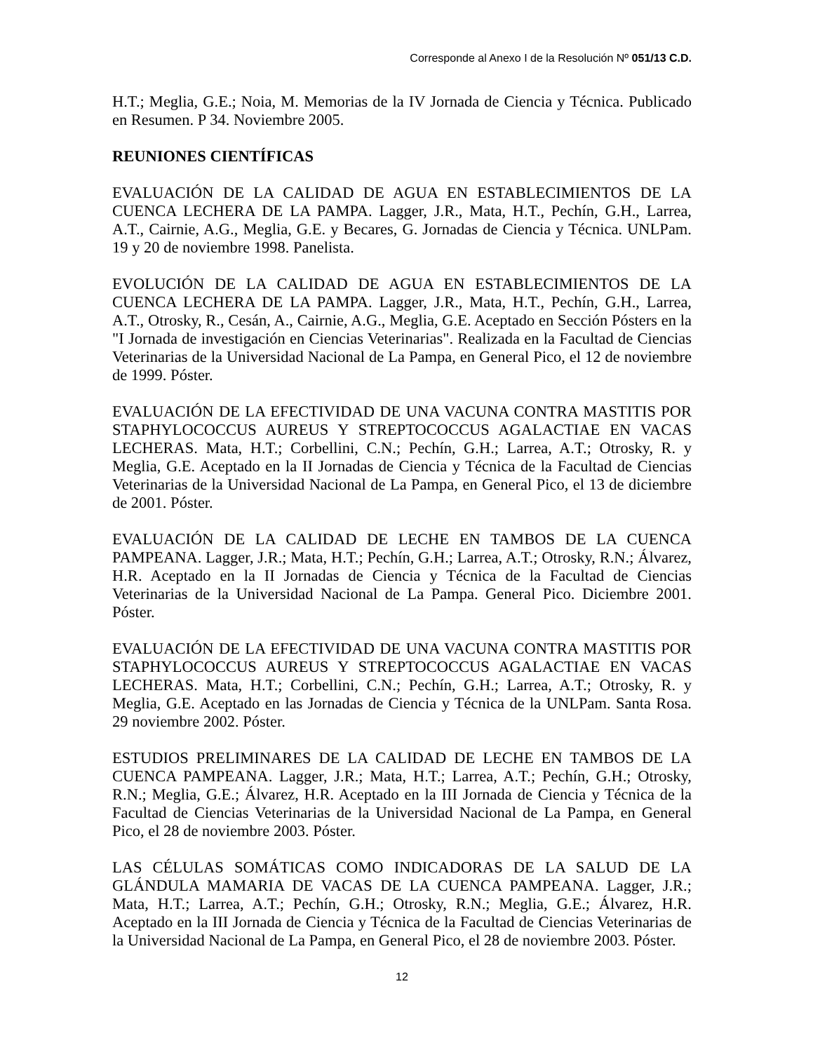Corresponde al Anexo I de la Resolución Nº 051/13 C.D.
H.T.; Meglia, G.E.; Noia, M. Memorias de la IV Jornada de Ciencia y Técnica. Publicado en Resumen. P 34. Noviembre 2005.
REUNIONES CIENTÍFICAS
EVALUACIÓN DE LA CALIDAD DE AGUA EN ESTABLECIMIENTOS DE LA CUENCA LECHERA DE LA PAMPA. Lagger, J.R., Mata, H.T., Pechín, G.H., Larrea, A.T., Cairnie, A.G., Meglia, G.E. y Becares, G. Jornadas de Ciencia y Técnica. UNLPam. 19 y 20 de noviembre 1998. Panelista.
EVOLUCIÓN DE LA CALIDAD DE AGUA EN ESTABLECIMIENTOS DE LA CUENCA LECHERA DE LA PAMPA. Lagger, J.R., Mata, H.T., Pechín, G.H., Larrea, A.T., Otrosky, R., Cesán, A., Cairnie, A.G., Meglia, G.E. Aceptado en Sección Pósters en la "I Jornada de investigación en Ciencias Veterinarias". Realizada en la Facultad de Ciencias Veterinarias de la Universidad Nacional de La Pampa, en General Pico, el 12 de noviembre de 1999. Póster.
EVALUACIÓN DE LA EFECTIVIDAD DE UNA VACUNA CONTRA MASTITIS POR STAPHYLOCOCCUS AUREUS Y STREPTOCOCCUS AGALACTIAE EN VACAS LECHERAS. Mata, H.T.; Corbellini, C.N.; Pechín, G.H.; Larrea, A.T.; Otrosky, R. y Meglia, G.E. Aceptado en la II Jornadas de Ciencia y Técnica de la Facultad de Ciencias Veterinarias de la Universidad Nacional de La Pampa, en General Pico, el 13 de diciembre de 2001. Póster.
EVALUACIÓN DE LA CALIDAD DE LECHE EN TAMBOS DE LA CUENCA PAMPEANA. Lagger, J.R.; Mata, H.T.; Pechín, G.H.; Larrea, A.T.; Otrosky, R.N.; Álvarez, H.R. Aceptado en la II Jornadas de Ciencia y Técnica de la Facultad de Ciencias Veterinarias de la Universidad Nacional de La Pampa. General Pico. Diciembre 2001. Póster.
EVALUACIÓN DE LA EFECTIVIDAD DE UNA VACUNA CONTRA MASTITIS POR STAPHYLOCOCCUS AUREUS Y STREPTOCOCCUS AGALACTIAE EN VACAS LECHERAS. Mata, H.T.; Corbellini, C.N.; Pechín, G.H.; Larrea, A.T.; Otrosky, R. y Meglia, G.E. Aceptado en las Jornadas de Ciencia y Técnica de la UNLPam. Santa Rosa. 29 noviembre 2002. Póster.
ESTUDIOS PRELIMINARES DE LA CALIDAD DE LECHE EN TAMBOS DE LA CUENCA PAMPEANA. Lagger, J.R.; Mata, H.T.; Larrea, A.T.; Pechín, G.H.; Otrosky, R.N.; Meglia, G.E.; Álvarez, H.R. Aceptado en la III Jornada de Ciencia y Técnica de la Facultad de Ciencias Veterinarias de la Universidad Nacional de La Pampa, en General Pico, el 28 de noviembre 2003. Póster.
LAS CÉLULAS SOMÁTICAS COMO INDICADORAS DE LA SALUD DE LA GLÁNDULA MAMARIA DE VACAS DE LA CUENCA PAMPEANA. Lagger, J.R.; Mata, H.T.; Larrea, A.T.; Pechín, G.H.; Otrosky, R.N.; Meglia, G.E.; Álvarez, H.R. Aceptado en la III Jornada de Ciencia y Técnica de la Facultad de Ciencias Veterinarias de la Universidad Nacional de La Pampa, en General Pico, el 28 de noviembre 2003. Póster.
12